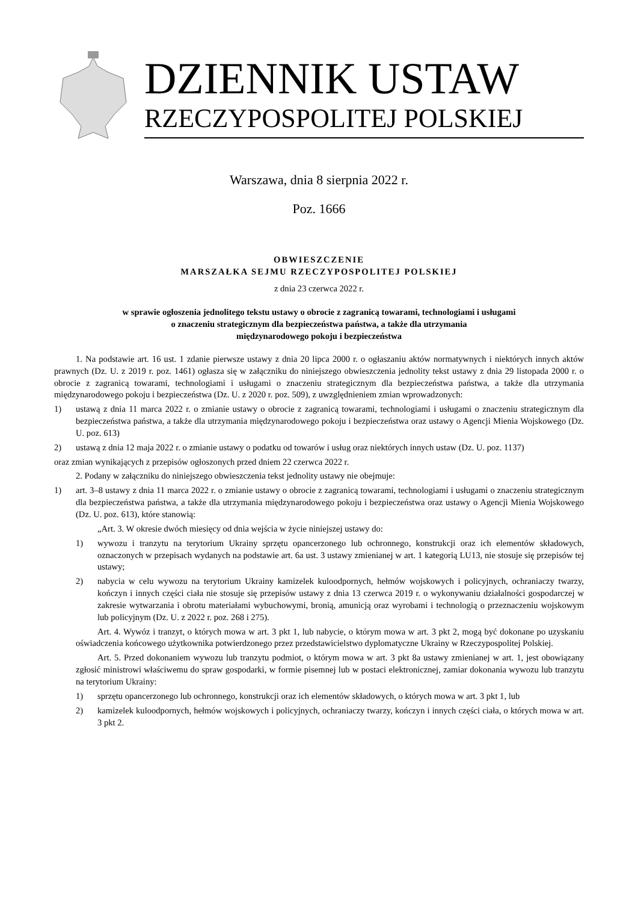DZIENNIK USTAW
RZECZYPOSPOLITEJ POLSKIEJ
Warszawa, dnia 8 sierpnia 2022 r.
Poz. 1666
OBWIESZCZENIE
MARSZAŁKA SEJMU RZECZYPOSPOLITEJ POLSKIEJ
z dnia 23 czerwca 2022 r.
w sprawie ogłoszenia jednolitego tekstu ustawy o obrocie z zagranicą towarami, technologiami i usługami
o znaczeniu strategicznym dla bezpieczeństwa państwa, a także dla utrzymania
międzynarodowego pokoju i bezpieczeństwa
1. Na podstawie art. 16 ust. 1 zdanie pierwsze ustawy z dnia 20 lipca 2000 r. o ogłaszaniu aktów normatywnych i niektórych innych aktów prawnych (Dz. U. z 2019 r. poz. 1461) ogłasza się w załączniku do niniejszego obwieszczenia jednolity tekst ustawy z dnia 29 listopada 2000 r. o obrocie z zagranicą towarami, technologiami i usługami o znaczeniu strategicznym dla bezpieczeństwa państwa, a także dla utrzymania międzynarodowego pokoju i bezpieczeństwa (Dz. U. z 2020 r. poz. 509), z uwzględnieniem zmian wprowadzonych:
1) ustawą z dnia 11 marca 2022 r. o zmianie ustawy o obrocie z zagranicą towarami, technologiami i usługami o znaczeniu strategicznym dla bezpieczeństwa państwa, a także dla utrzymania międzynarodowego pokoju i bezpieczeństwa oraz ustawy o Agencji Mienia Wojskowego (Dz. U. poz. 613)
2) ustawą z dnia 12 maja 2022 r. o zmianie ustawy o podatku od towarów i usług oraz niektórych innych ustaw (Dz. U. poz. 1137)
oraz zmian wynikających z przepisów ogłoszonych przed dniem 22 czerwca 2022 r.
2. Podany w załączniku do niniejszego obwieszczenia tekst jednolity ustawy nie obejmuje:
1) art. 3–8 ustawy z dnia 11 marca 2022 r. o zmianie ustawy o obrocie z zagranicą towarami, technologiami i usługami o znaczeniu strategicznym dla bezpieczeństwa państwa, a także dla utrzymania międzynarodowego pokoju i bezpieczeństwa oraz ustawy o Agencji Mienia Wojskowego (Dz. U. poz. 613), które stanowią:
„Art. 3. W okresie dwóch miesięcy od dnia wejścia w życie niniejszej ustawy do:
1) wywozu i tranzytu na terytorium Ukrainy sprzętu opancerzonego lub ochronnego, konstrukcji oraz ich elementów składowych, oznaczonych w przepisach wydanych na podstawie art. 6a ust. 3 ustawy zmienianej w art. 1 kategorią LU13, nie stosuje się przepisów tej ustawy;
2) nabycia w celu wywozu na terytorium Ukrainy kamizelek kuloodpornych, hełmów wojskowych i policyjnych, ochraniaczy twarzy, kończyn i innych części ciała nie stosuje się przepisów ustawy z dnia 13 czerwca 2019 r. o wykonywaniu działalności gospodarczej w zakresie wytwarzania i obrotu materiałami wybuchowymi, bronią, amunicją oraz wyrobami i technologią o przeznaczeniu wojskowym lub policyjnym (Dz. U. z 2022 r. poz. 268 i 275).
Art. 4. Wywóz i tranzyt, o których mowa w art. 3 pkt 1, lub nabycie, o którym mowa w art. 3 pkt 2, mogą być dokonane po uzyskaniu oświadczenia końcowego użytkownika potwierdzonego przez przedstawicielstwo dyplomatyczne Ukrainy w Rzeczypospolitej Polskiej.
Art. 5. Przed dokonaniem wywozu lub tranzytu podmiot, o którym mowa w art. 3 pkt 8a ustawy zmienianej w art. 1, jest obowiązany zgłosić ministrowi właściwemu do spraw gospodarki, w formie pisemnej lub w postaci elektronicznej, zamiar dokonania wywozu lub tranzytu na terytorium Ukrainy:
1) sprzętu opancerzonego lub ochronnego, konstrukcji oraz ich elementów składowych, o których mowa w art. 3 pkt 1, lub
2) kamizelek kuloodpornych, hełmów wojskowych i policyjnych, ochraniaczy twarzy, kończyn i innych części ciała, o których mowa w art. 3 pkt 2.